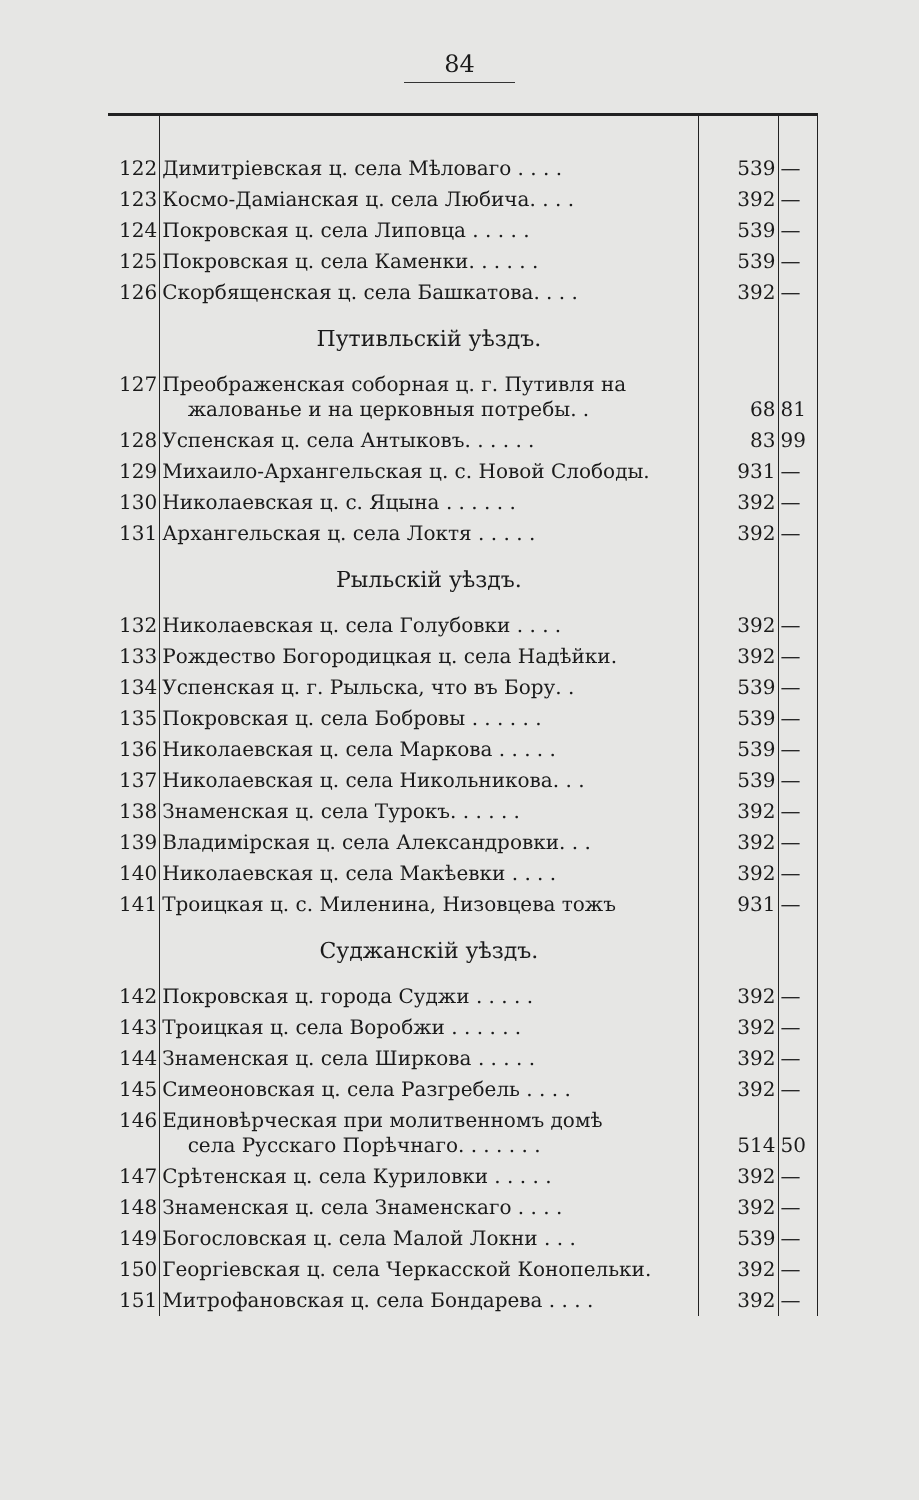84
| 122 | Димитріевская ц. села Мѣловаго . . . . | 539 | — |
| 123 | Космо-Даміанская ц. села Любича. . . . | 392 | — |
| 124 | Покровская ц. села Липовца . . . . . | 539 | — |
| 125 | Покровская ц. села Каменки. . . . . . | 539 | — |
| 126 | Скорбященская ц. села Башкатова. . . . | 392 | — |
| | Путивльскій уѣздъ. | | |
| 127 | Преображенская соборная ц. г. Путивля на жалованье и на церковныя потребы. . | 68 | 81 |
| 128 | Успенская ц. села Антыковъ. . . . . . | 83 | 99 |
| 129 | Михаило-Архангельская ц. с. Новой Слободы. | 931 | — |
| 130 | Николаевская ц. с. Яцына . . . . . . | 392 | — |
| 131 | Архангельская ц. села Локтя . . . . . | 392 | — |
| | Рыльскій уѣздъ. | | |
| 132 | Николаевская ц. села Голубовки . . . . | 392 | — |
| 133 | Рождество Богородицкая ц. села Надѣйки. | 392 | — |
| 134 | Успенская ц. г. Рыльска, что въ Бору. . | 539 | — |
| 135 | Покровская ц. села Бобровы . . . . . . | 539 | — |
| 136 | Николаевская ц. села Маркова . . . . . | 539 | — |
| 137 | Николаевская ц. села Никольникова. . . | 539 | — |
| 138 | Знаменская ц. села Турокъ. . . . . . | 392 | — |
| 139 | Владимірская ц. села Александровки. . . | 392 | — |
| 140 | Николаевская ц. села Макѣевки . . . . | 392 | — |
| 141 | Троицкая ц. с. Миленина, Низовцева тожъ | 931 | — |
| | Суджанскій уѣздъ. | | |
| 142 | Покровская ц. города Суджи . . . . . | 392 | — |
| 143 | Троицкая ц. села Воробжи . . . . . . | 392 | — |
| 144 | Знаменская ц. села Ширкова . . . . . | 392 | — |
| 145 | Симеоновская ц. села Разгребель . . . . | 392 | — |
| 146 | Единовѣрческая при молитвенномъ домѣ села Русскаго Порѣчнаго. . . . . . . | 514 | 50 |
| 147 | Срѣтенская ц. села Куриловки . . . . . | 392 | — |
| 148 | Знаменская ц. села Знаменскаго . . . . | 392 | — |
| 149 | Богословская ц. села Малой Локни . . . | 539 | — |
| 150 | Георгіевская ц. села Черкасской Конопельки. | 392 | — |
| 151 | Митрофановская ц. села Бондарева . . . . | 392 | — |